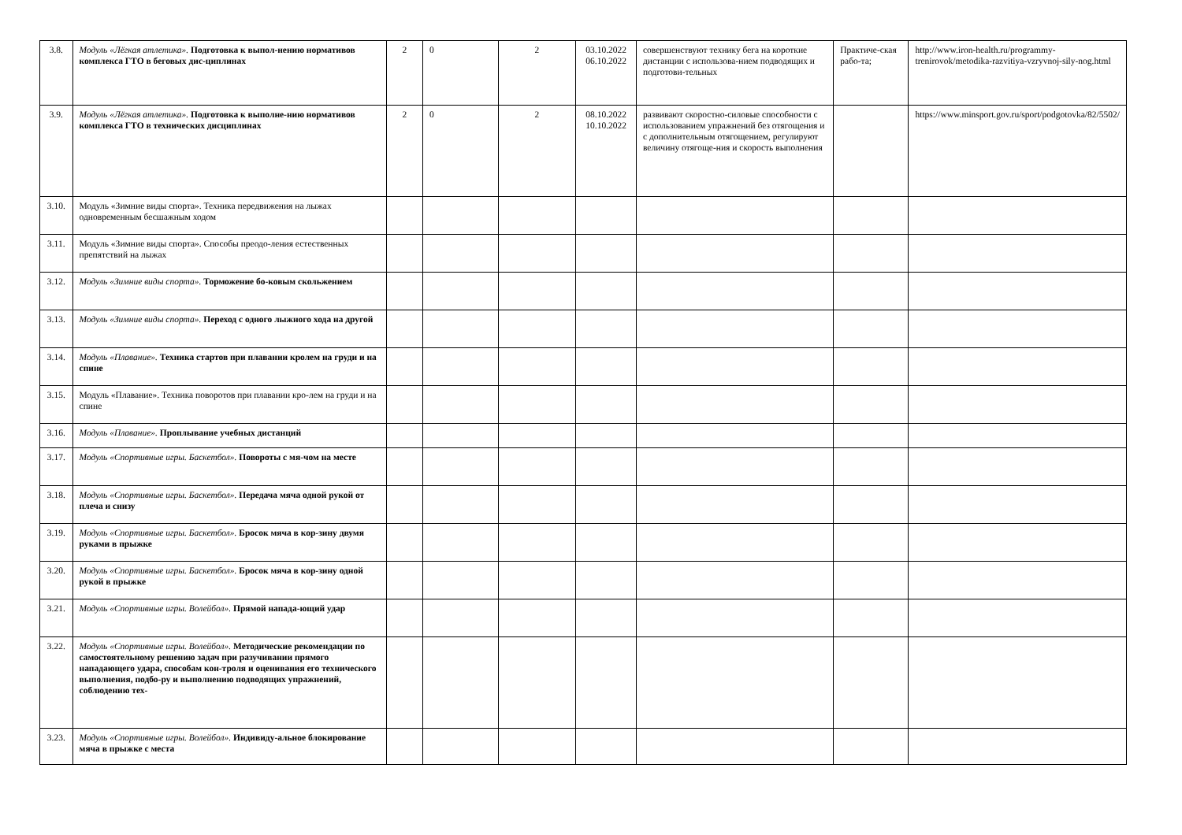| 3.8. | Модуль «Лёгкая атлетика». Подготовка к выпол-нению нормативов комплекса ГТО в беговых дис-циплинах | 2 | 0 | 2 | 03.10.2022 06.10.2022 | совершенствуют технику бега на короткие дистанции с использова-нием подводящих и подготови-тельных | Практиче-ская рабо-та; | http://www.iron-health.ru/programmy-trenirovok/metodika-razvitiya-vzryvnoj-sily-nog.html |
| 3.9. | Модуль «Лёгкая атлетика». Подготовка к выполне-нию нормативов комплекса ГТО в технических дисциплинах | 2 | 0 | 2 | 08.10.2022 10.10.2022 | развивают скоростно-силовые способности с использованием упражнений без отягощения и с дополнительным отягощением, регулируют величину отягоще-ния и скорость выполнения | | https://www.minsport.gov.ru/sport/podgotovka/82/5502/ |
| 3.10. | Модуль «Зимние виды спорта». Техника передвижения на лыжах одновременным бесшажным ходом | | | | | | | |
| 3.11. | Модуль «Зимние виды спорта». Способы преодо-ления естественных препятствий на лыжах | | | | | | | |
| 3.12. | Модуль «Зимние виды спорта». Торможение бо-ковым скольжением | | | | | | | |
| 3.13. | Модуль «Зимние виды спорта». Переход с одного лыжного хода на другой | | | | | | | |
| 3.14. | Модуль «Плавание». Техника стартов при плавании кролем на груди и на спине | | | | | | | |
| 3.15. | Модуль «Плавание». Техника поворотов при плавании кро-лем на груди и на спине | | | | | | | |
| 3.16. | Модуль «Плавание». Проплывание учебных дистанций | | | | | | | |
| 3.17. | Модуль «Спортивные игры. Баскетбол». Повороты с мя-чом на месте | | | | | | | |
| 3.18. | Модуль «Спортивные игры. Баскетбол». Передача мяча одной рукой от плеча и снизу | | | | | | | |
| 3.19. | Модуль «Спортивные игры. Баскетбол». Бросок мяча в кор-зину двумя руками в прыжке | | | | | | | |
| 3.20. | Модуль «Спортивные игры. Баскетбол». Бросок мяча в кор-зину одной рукой в прыжке | | | | | | | |
| 3.21. | Модуль «Спортивные игры. Волейбол». Прямой напада-ющий удар | | | | | | | |
| 3.22. | Модуль «Спортивные игры. Волейбол». Методические рекомендации по самостоятельному решению задач при разучивании прямого нападающего удара, способам кон-троля и оценивания его технического выполнения, подбо-ру и выполнению подводящих упражнений, соблюдению тех- | | | | | | | |
| 3.23. | Модуль «Спортивные игры. Волейбол». Индивиду-альное блокирование мяча в прыжке с места | | | | | | | |